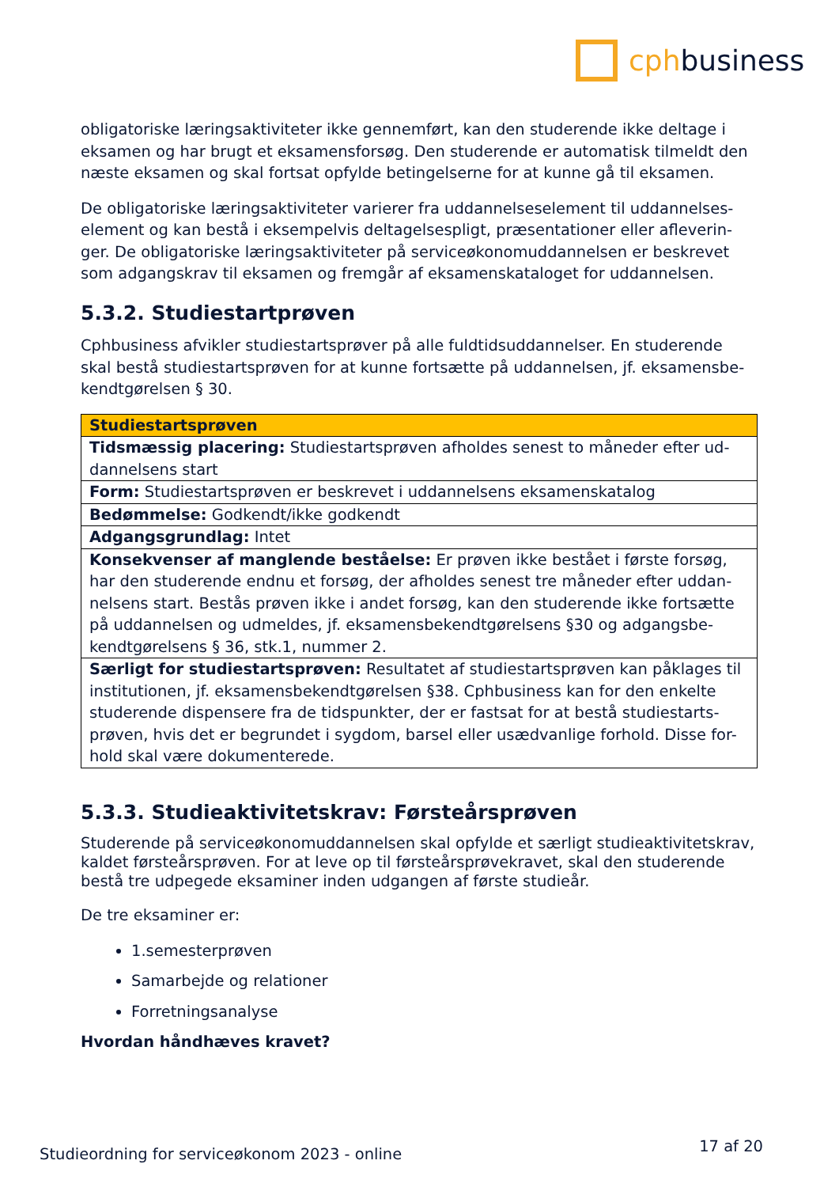cphbusiness
obligatoriske læringsaktiviteter ikke gennemført, kan den studerende ikke deltage i eksamen og har brugt et eksamensforsøg. Den studerende er automatisk tilmeldt den næste eksamen og skal fortsat opfylde betingelserne for at kunne gå til eksamen.
De obligatoriske læringsaktiviteter varierer fra uddannelseselement til uddannelses-element og kan bestå i eksempelvis deltagelsespligt, præsentationer eller afleverin-ger. De obligatoriske læringsaktiviteter på serviceøkonomuddannelsen er beskrevet som adgangskrav til eksamen og fremgår af eksamenskataloget for uddannelsen.
5.3.2. Studiestartprøven
Cphbusiness afvikler studiestartsprøver på alle fuldtidsuddannelser. En studerende skal bestå studiestartsprøven for at kunne fortsætte på uddannelsen, jf. eksamensbe-kendtgørelsen § 30.
| Studiestartsprøven |
| Tidsmæssig placering: Studiestartsprøven afholdes senest to måneder efter ud-dannelsens start |
| Form: Studiestartsprøven er beskrevet i uddannelsens eksamenskatalog |
| Bedømmelse: Godkendt/ikke godkendt |
| Adgangsgrundlag: Intet |
| Konsekvenser af manglende beståelse: Er prøven ikke bestået i første forsøg, har den studerende endnu et forsøg, der afholdes senest tre måneder efter uddan-nelsens start. Bestås prøven ikke i andet forsøg, kan den studerende ikke fortsætte på uddannelsen og udmeldes, jf. eksamensbekendtgørelsens §30 og adgangsbe-kendtgørelsens § 36, stk.1, nummer 2. |
| Særligt for studiestartsprøven: Resultatet af studiestartsprøven kan påklages til institutionen, jf. eksamensbekendtgørelsen §38. Cphbusiness kan for den enkelte studerende dispensere fra de tidspunkter, der er fastsat for at bestå studiestarts-prøven, hvis det er begrundet i sygdom, barsel eller usædvanlige forhold. Disse for-hold skal være dokumenterede. |
5.3.3. Studieaktivitetskrav: Førsteårsprøven
Studerende på serviceøkonomuddannelsen skal opfylde et særligt studieaktivitetskrav, kaldet førsteårsprøven. For at leve op til førsteårsprøvekravet, skal den studerende bestå tre udpegede eksaminer inden udgangen af første studieår.
De tre eksaminer er:
1.semesterprøven
Samarbejde og relationer
Forretningsanalyse
Hvordan håndhæves kravet?
Studieordning for serviceøkonom 2023 - online 17 af 20